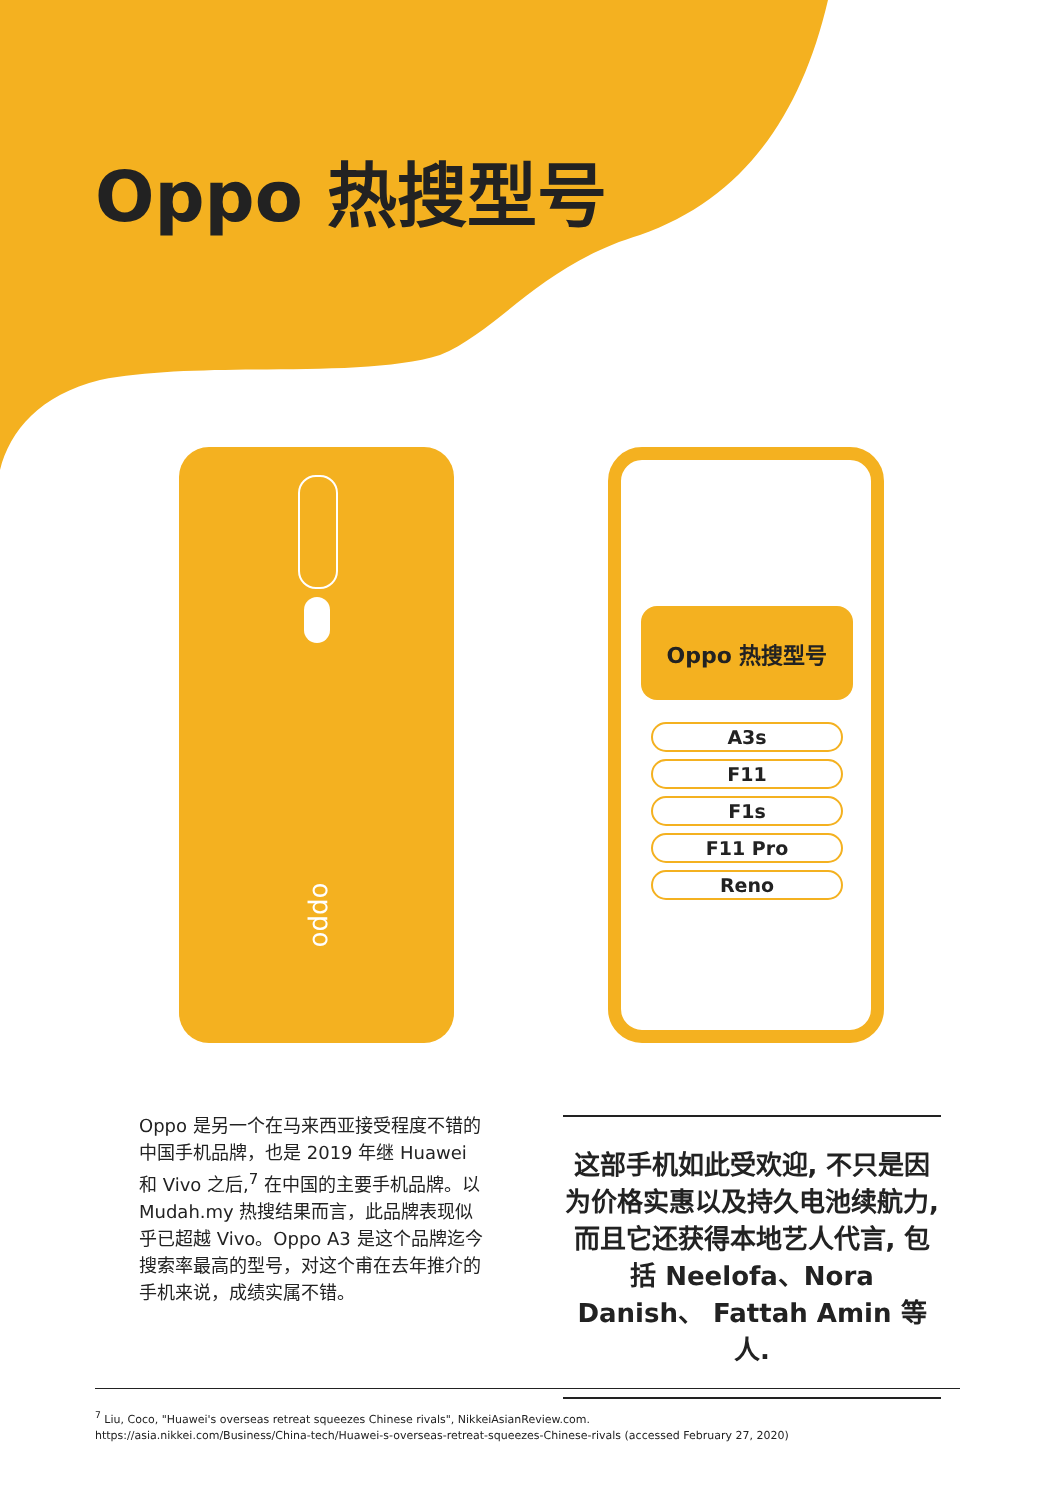Oppo 热搜型号
oppo
Oppo 热搜型号
A3s
F11
F1s
F11 Pro
Reno
Oppo 是另一个在马来西亚接受程度不错的中国手机品牌，也是 2019 年继 Huawei 和 Vivo 之后,<sup>7</sup> 在中国的主要手机品牌。以 Mudah.my 热搜结果而言，此品牌表现似乎已超越 Vivo。Oppo A3 是这个品牌迄今搜索率最高的型号，对这个甫在去年推介的手机来说，成绩实属不错。
这部手机如此受欢迎, 不只是因为价格实惠以及持久电池续航力, 而且它还获得本地艺人代言, 包括 Neelofa、Nora Danish、 Fattah Amin 等人.
<sup>7</sup> Liu, Coco, "Huawei's overseas retreat squeezes Chinese rivals", NikkeiAsianReview.com.
https://asia.nikkei.com/Business/China-tech/Huawei-s-overseas-retreat-squeezes-Chinese-rivals (accessed February 27, 2020)